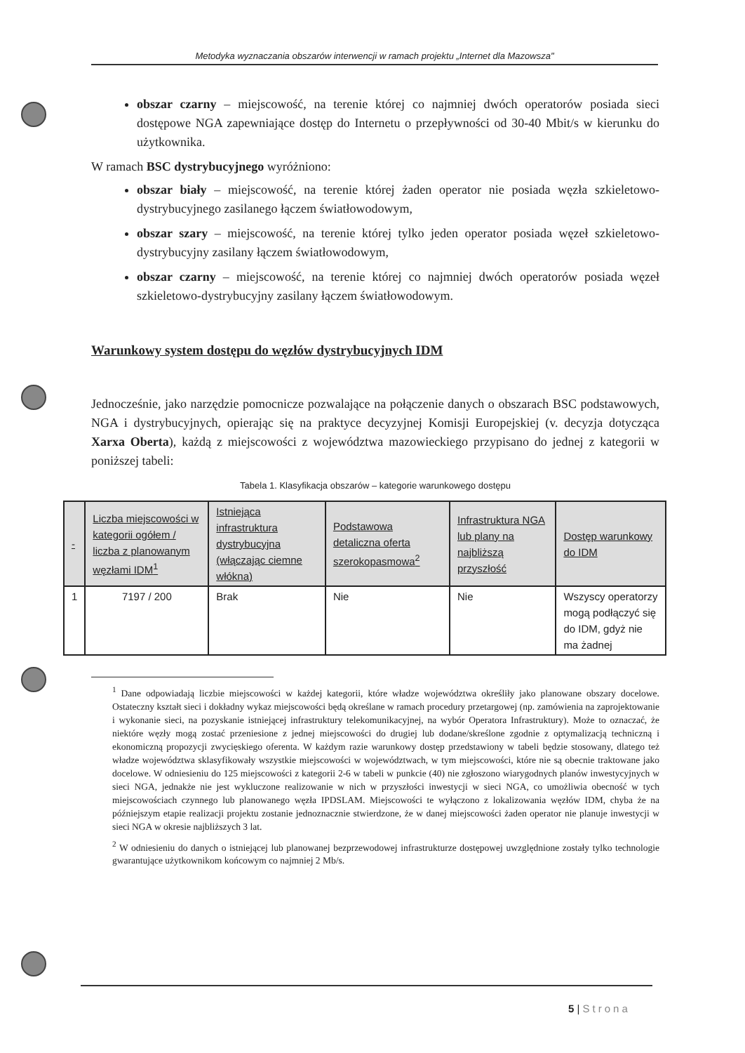Metodyka wyznaczania obszarów interwencji w ramach projektu „Internet dla Mazowsza"
obszar czarny – miejscowość, na terenie której co najmniej dwóch operatorów posiada sieci dostępowe NGA zapewniające dostęp do Internetu o przepływności od 30-40 Mbit/s w kierunku do użytkownika.
W ramach BSC dystrybucyjnego wyróżniono:
obszar biały – miejscowość, na terenie której żaden operator nie posiada węzła szkieletowo-dystrybucyjnego zasilanego łączem światłowodowym,
obszar szary – miejscowość, na terenie której tylko jeden operator posiada węzeł szkieletowo-dystrybucyjny zasilany łączem światłowodowym,
obszar czarny – miejscowość, na terenie której co najmniej dwóch operatorów posiada węzeł szkieletowo-dystrybucyjny zasilany łączem światłowodowym.
Warunkowy system dostępu do węzłów dystrybucyjnych IDM
Jednocześnie, jako narzędzie pomocnicze pozwalające na połączenie danych o obszarach BSC podstawowych, NGA i dystrybucyjnych, opierając się na praktyce decyzyjnej Komisji Europejskiej (v. decyzja dotycząca Xarxa Oberta), każdą z miejscowości z województwa mazowieckiego przypisano do jednej z kategorii w poniższej tabeli:
Tabela 1. Klasyfikacja obszarów – kategorie warunkowego dostępu
| - | Liczba miejscowości w kategorii ogółem / liczba z planowanym węzłami IDM<sup>1</sup> | Istniejąca infrastruktura dystrybucyjna (włączając ciemne włókna) | Podstawowa detaliczna oferta szerokopasmowa<sup>2</sup> | Infrastruktura NGA lub plany na najbliższą przyszłość | Dostęp warunkowy do IDM |
| --- | --- | --- | --- | --- | --- |
| 1 | 7197 / 200 | Brak | Nie | Nie | Wszyscy operatorzy mogą podłączyć się do IDM, gdyż nie ma żadnej |
<sup>1</sup> Dane odpowiadają liczbie miejscowości w każdej kategorii, które władze województwa określiły jako planowane obszary docelowe. Ostateczny kształt sieci i dokładny wykaz miejscowości będą określane w ramach procedury przetargowej (np. zamówienia na zaprojektowanie i wykonanie sieci, na pozyskanie istniejącej infrastruktury telekomunikacyjnej, na wybór Operatora Infrastruktury). Może to oznaczać, że niektóre węzły mogą zostać przeniesione z jednej miejscowości do drugiej lub dodane/skreślone zgodnie z optymalizacją techniczną i ekonomiczną propozycji zwycięskiego oferenta. W każdym razie warunkowy dostęp przedstawiony w tabeli będzie stosowany, dlatego też władze województwa sklasyfikowały wszystkie miejscowości w województwach, w tym miejscowości, które nie są obecnie traktowane jako docelowe. W odniesieniu do 125 miejscowości z kategorii 2-6 w tabeli w punkcie (40) nie zgłoszono wiarygodnych planów inwestycyjnych w sieci NGA, jednakże nie jest wykluczone realizowanie w nich w przyszłości inwestycji w sieci NGA, co umożliwia obecność w tych miejscowościach czynnego lub planowanego węzła IPDSLAM. Miejscowości te wyłączono z lokalizowania węzłów IDM, chyba że na późniejszym etapie realizacji projektu zostanie jednoznacznie stwierdzone, że w danej miejscowości żaden operator nie planuje inwestycji w sieci NGA w okresie najbliższych 3 lat.
<sup>2</sup> W odniesieniu do danych o istniejącej lub planowanej bezprzewodowej infrastrukturze dostępowej uwzględnione zostały tylko technologie gwarantujące użytkownikom końcowym co najmniej 2 Mb/s.
5 | Strona